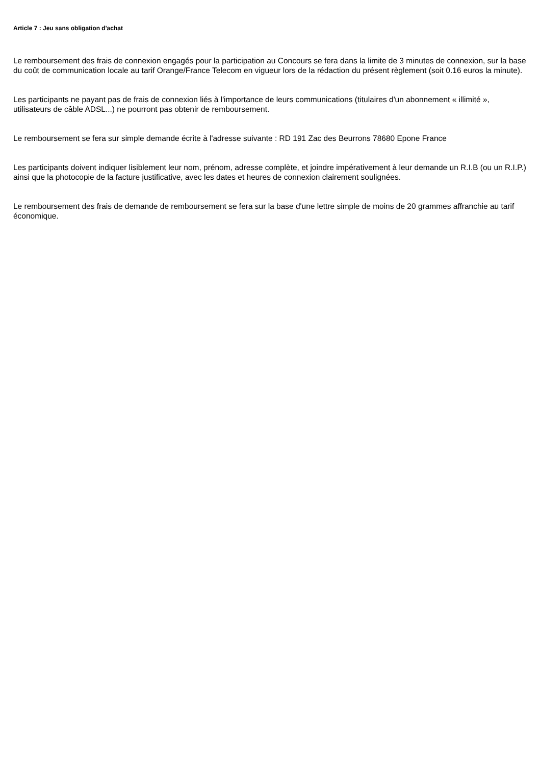Article 7 : Jeu sans obligation d'achat
Le remboursement des frais de connexion engagés pour la participation au Concours se fera dans la limite de 3 minutes de connexion, sur la base du coût de communication locale au tarif Orange/France Telecom en vigueur lors de la rédaction du présent règlement (soit 0.16 euros la minute).
Les participants ne payant pas de frais de connexion liés à l'importance de leurs communications (titulaires d'un abonnement « illimité », utilisateurs de câble ADSL...) ne pourront pas obtenir de remboursement.
Le remboursement se fera sur simple demande écrite à l'adresse suivante : RD 191 Zac des Beurrons 78680 Epone France
Les participants doivent indiquer lisiblement leur nom, prénom, adresse complète, et joindre impérativement à leur demande un R.I.B (ou un R.I.P.) ainsi que la photocopie de la facture justificative, avec les dates et heures de connexion clairement soulignées.
Le remboursement des frais de demande de remboursement se fera sur la base d'une lettre simple de moins de 20 grammes affranchie au tarif économique.